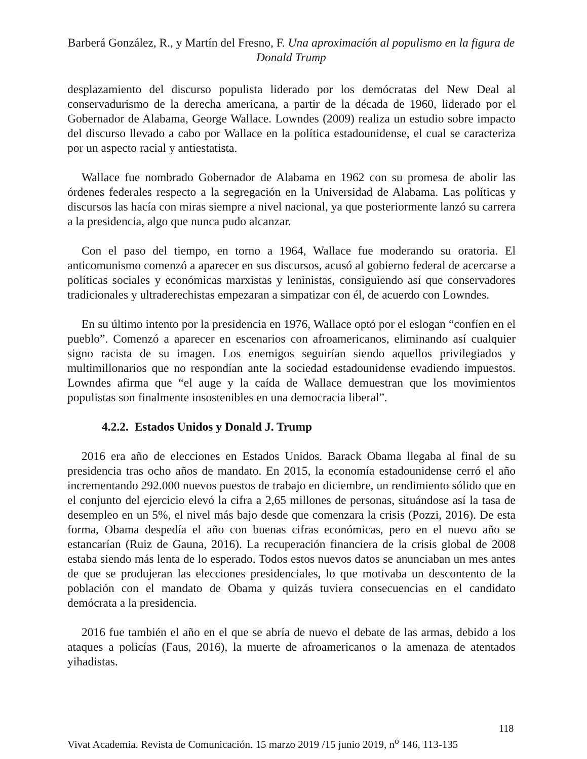Barberá González, R., y Martín del Fresno, F. Una aproximación al populismo en la figura de Donald Trump
desplazamiento del discurso populista liderado por los demócratas del New Deal al conservadurismo de la derecha americana, a partir de la década de 1960, liderado por el Gobernador de Alabama, George Wallace. Lowndes (2009) realiza un estudio sobre impacto del discurso llevado a cabo por Wallace en la política estadounidense, el cual se caracteriza por un aspecto racial y antiestatista.
Wallace fue nombrado Gobernador de Alabama en 1962 con su promesa de abolir las órdenes federales respecto a la segregación en la Universidad de Alabama. Las políticas y discursos las hacía con miras siempre a nivel nacional, ya que posteriormente lanzó su carrera a la presidencia, algo que nunca pudo alcanzar.
Con el paso del tiempo, en torno a 1964, Wallace fue moderando su oratoria. El anticomunismo comenzó a aparecer en sus discursos, acusó al gobierno federal de acercarse a políticas sociales y económicas marxistas y leninistas, consiguiendo así que conservadores tradicionales y ultraderechistas empezaran a simpatizar con él, de acuerdo con Lowndes.
En su último intento por la presidencia en 1976, Wallace optó por el eslogan “confíen en el pueblo”. Comenzó a aparecer en escenarios con afroamericanos, eliminando así cualquier signo racista de su imagen. Los enemigos seguirían siendo aquellos privilegiados y multimillonarios que no respondían ante la sociedad estadounidense evadiendo impuestos. Lowndes afirma que “el auge y la caída de Wallace demuestran que los movimientos populistas son finalmente insostenibles en una democracia liberal”.
4.2.2. Estados Unidos y Donald J. Trump
2016 era año de elecciones en Estados Unidos. Barack Obama llegaba al final de su presidencia tras ocho años de mandato. En 2015, la economía estadounidense cerró el año incrementando 292.000 nuevos puestos de trabajo en diciembre, un rendimiento sólido que en el conjunto del ejercicio elevó la cifra a 2,65 millones de personas, situándose así la tasa de desempleo en un 5%, el nivel más bajo desde que comenzara la crisis (Pozzi, 2016). De esta forma, Obama despedía el año con buenas cifras económicas, pero en el nuevo año se estancarían (Ruiz de Gauna, 2016). La recuperación financiera de la crisis global de 2008 estaba siendo más lenta de lo esperado. Todos estos nuevos datos se anunciaban un mes antes de que se produjeran las elecciones presidenciales, lo que motivaba un descontento de la población con el mandato de Obama y quizás tuviera consecuencias en el candidato demócrata a la presidencia.
2016 fue también el año en el que se abría de nuevo el debate de las armas, debido a los ataques a policías (Faus, 2016), la muerte de afroamericanos o la amenaza de atentados yihadistas.
118
Vivat Academia. Revista de Comunicación. 15 marzo 2019 /15 junio 2019, n<sup>o</sup> 146, 113-135